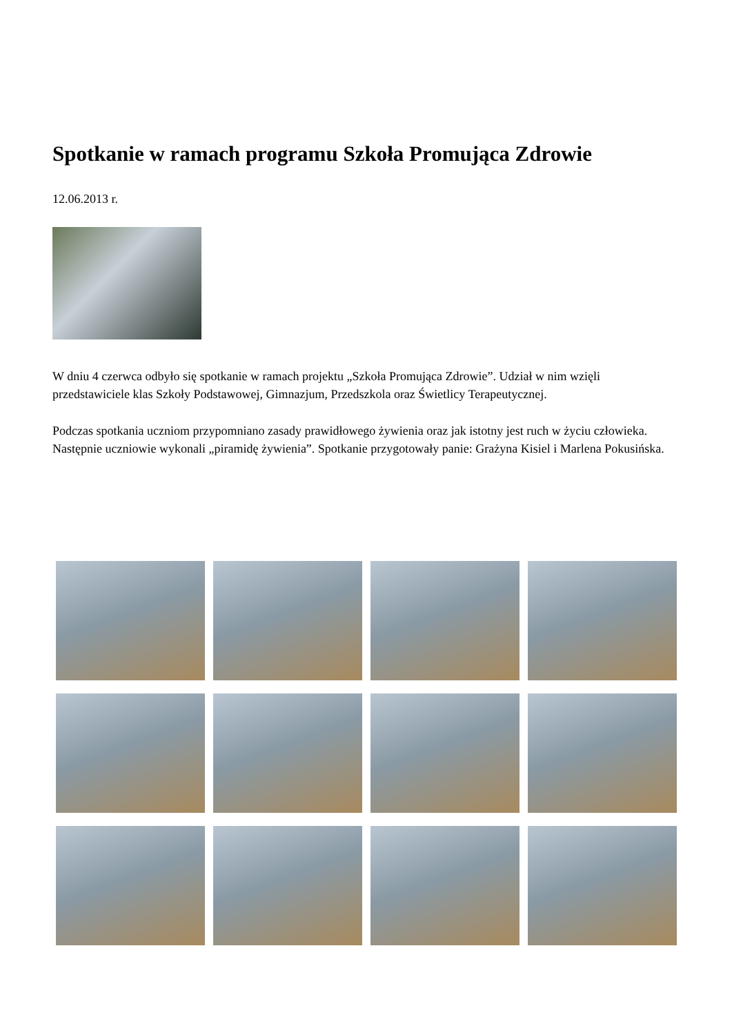Spotkanie w ramach programu Szkoła Promująca Zdrowie
12.06.2013 r.
W dniu 4 czerwca odbyło się spotkanie w ramach projektu „Szkoła Promująca Zdrowie”. Udział w nim wzięli przedstawiciele klas Szkoły Podstawowej, Gimnazjum, Przedszkola oraz Świetlicy Terapeutycznej.
Podczas spotkania uczniom przypomniano zasady prawidłowego żywienia oraz jak istotny jest ruch w życiu człowieka. Następnie uczniowie wykonali „piramidę żywienia”. Spotkanie przygotowały panie: Grażyna Kisiel i Marlena Pokusińska.